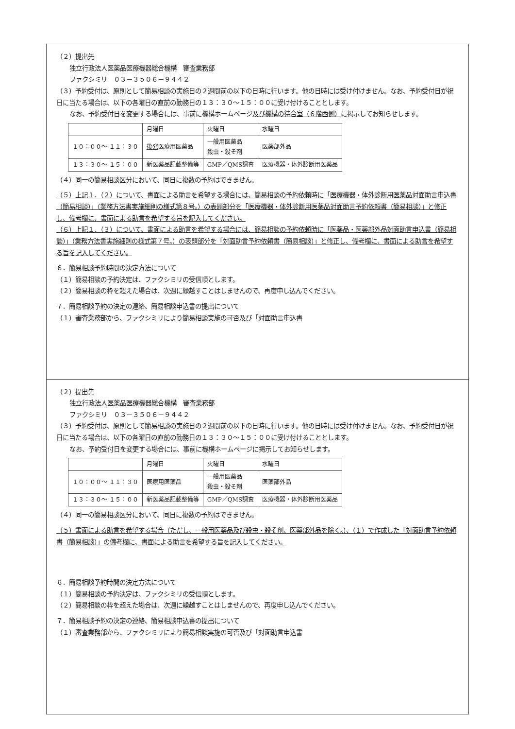（２）提出先
独立行政法人医薬品医療機器総合機構　審査業務部
ファクシミリ　０３－３５０６－９４４２
（３）予約受付は、原則として簡易相談の実施日の２週間前の以下の日時に行います。他の日時には受け付けません。なお、予約受付日が祝日に当たる場合は、以下の各曜日の直前の勤務日の１３：３０～１５：００に受け付けることとします。
なお、予約受付日を変更する場合には、事前に機構ホームページ及び機構の待合室（６階西側）に掲示してお知らせします。
| | 月曜日 | 火曜日 | 水曜日 |
| --- | --- | --- | --- |
| １０：００～ １１：３０ | 後発 医療用医薬品 | 一般用医薬品 殺虫・殺そ剤 | 医薬部外品 |
| １３：３０～ １５：００ | 新医薬品記載整備等 | GMP／QMS調査 | 医療機器・体外診断用医薬品 |
（４）同一の簡易相談区分において、同日に複数の予約はできません。
（５）上記１．（２）について、書面による助言を希望する場合には、簡易相談の予約依頼時に「医療機器・体外診断用医薬品対面助言申込書（簡易相談）」（業務方法書実施細則の様式第８号。）の表題部分を「医療機器・体外診断用医薬品対面助言予約依頼書（簡易相談）」と修正し、備考欄に、書面による助言を希望する旨を記入してください。
（６）上記１．（３）について、書面による助言を希望する場合には、簡易相談の予約依頼時に「医薬品・医薬部外品対面助言申込書（簡易相談）」（業務方法書実施細則の様式第７号。）の表題部分を「対面助言予約依頼書（簡易相談）」と修正し、備考欄に、書面による助言を希望する旨を記入してください。
６．簡易相談予約時間の決定方法について
（１）簡易相談の予約決定は、ファクシミリの受信順とします。
（２）簡易相談の枠を超えた場合は、次週に繰越すことはしませんので、再度申し込んでください。
７．簡易相談予約の決定の連絡、簡易相談申込書の提出について
（１）審査業務部から、ファクシミリにより簡易相談実施の可否及び「対面助言申込書
（２）提出先
独立行政法人医薬品医療機器総合機構　審査業務部
ファクシミリ　０３－３５０６－９４４２
（３）予約受付は、原則として簡易相談の実施日の２週間前の以下の日時に行います。他の日時には受け付けません。なお、予約受付日が祝日に当たる場合は、以下の各曜日の直前の勤務日の１３：３０～１５：００に受け付けることとします。
なお、予約受付日を変更する場合には、事前に機構ホームページに掲示してお知らせします。
| | 月曜日 | 火曜日 | 水曜日 |
| --- | --- | --- | --- |
| １０：００～ １１：３０ | 医療用医薬品 | 一般用医薬品 殺虫・殺そ剤 | 医薬部外品 |
| １３：３０～ １５：００ | 新医薬品記載整備等 | GMP／QMS調査 | 医療機器・体外診断用医薬品 |
（４）同一の簡易相談区分において、同日に複数の予約はできません。
（５）書面による助言を希望する場合（ただし、一般用医薬品及び殺虫・殺そ剤、医薬部外品を除く。）、（１）で作成した「対面助言予約依頼書（簡易相談）」の備考欄に、書面による助言を希望する旨を記入してください。
６．簡易相談予約時間の決定方法について
（１）簡易相談の予約決定は、ファクシミリの受信順とします。
（２）簡易相談の枠を超えた場合は、次週に繰越すことはしませんので、再度申し込んでください。
７．簡易相談予約の決定の連絡、簡易相談申込書の提出について
（１）審査業務部から、ファクシミリにより簡易相談実施の可否及び「対面助言申込書